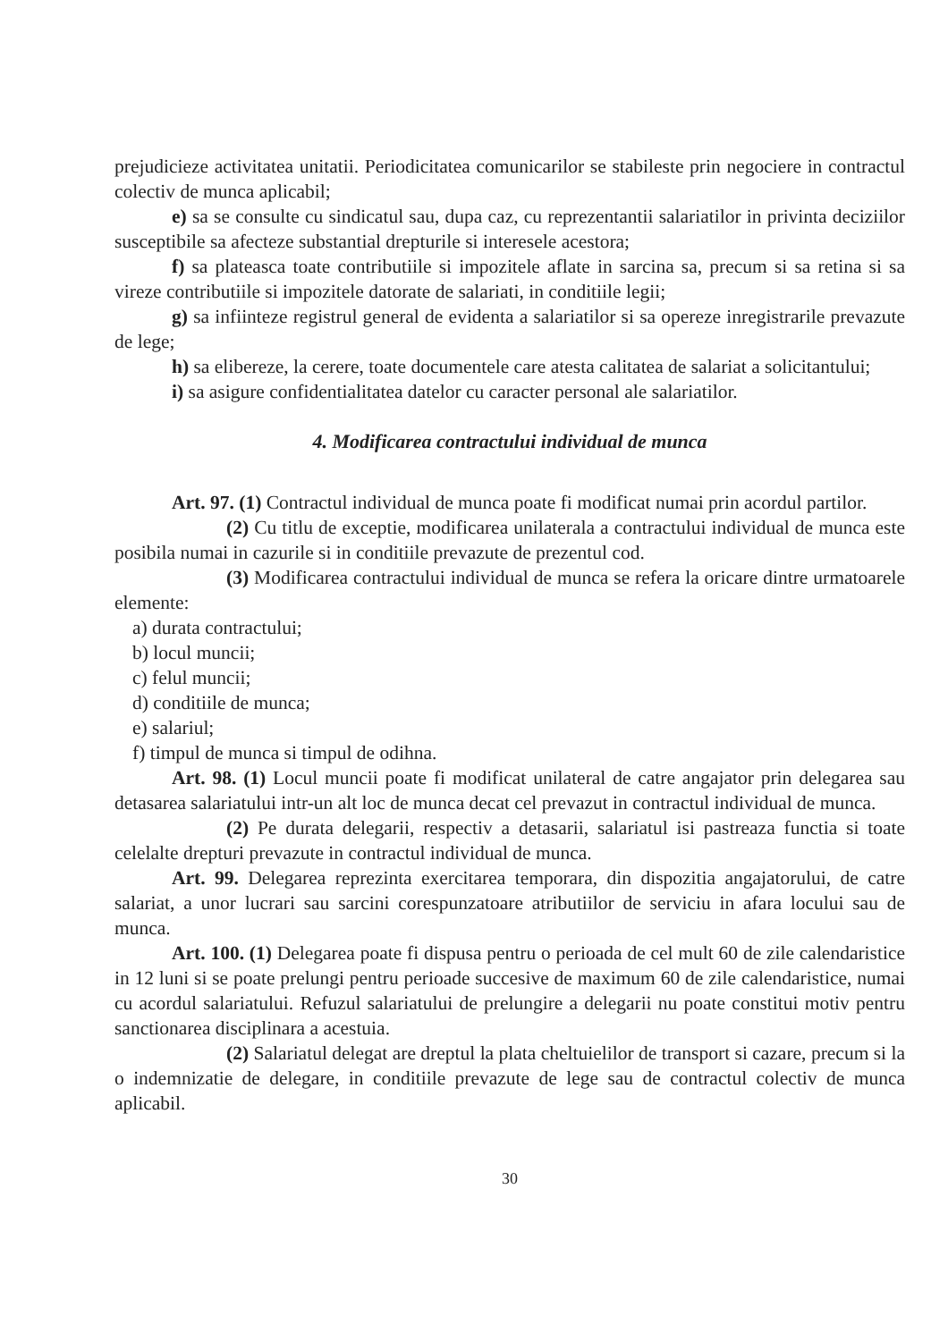prejudicieze activitatea unitatii. Periodicitatea comunicarilor se stabileste prin negociere in contractul colectiv de munca aplicabil;
e) sa se consulte cu sindicatul sau, dupa caz, cu reprezentantii salariatilor in privinta deciziilor susceptibile sa afecteze substantial drepturile si interesele acestora;
f) sa plateasca toate contributiile si impozitele aflate in sarcina sa, precum si sa retina si sa vireze contributiile si impozitele datorate de salariati, in conditiile legii;
g) sa infiinteze registrul general de evidenta a salariatilor si sa opereze inregistrarile prevazute de lege;
h) sa elibereze, la cerere, toate documentele care atesta calitatea de salariat a solicitantului;
i) sa asigure confidentialitatea datelor cu caracter personal ale salariatilor.
4. Modificarea contractului individual de munca
Art. 97. (1) Contractul individual de munca poate fi modificat numai prin acordul partilor.
(2) Cu titlu de exceptie, modificarea unilaterala a contractului individual de munca este posibila numai in cazurile si in conditiile prevazute de prezentul cod.
(3) Modificarea contractului individual de munca se refera la oricare dintre urmatoarele elemente:
a) durata contractului;
b) locul muncii;
c) felul muncii;
d) conditiile de munca;
e) salariul;
f) timpul de munca si timpul de odihna.
Art. 98. (1) Locul muncii poate fi modificat unilateral de catre angajator prin delegarea sau detasarea salariatului intr-un alt loc de munca decat cel prevazut in contractul individual de munca.
(2) Pe durata delegarii, respectiv a detasarii, salariatul isi pastreaza functia si toate celelalte drepturi prevazute in contractul individual de munca.
Art. 99. Delegarea reprezinta exercitarea temporara, din dispozitia angajatorului, de catre salariat, a unor lucrari sau sarcini corespunzatoare atributiilor de serviciu in afara locului sau de munca.
Art. 100. (1) Delegarea poate fi dispusa pentru o perioada de cel mult 60 de zile calendaristice in 12 luni si se poate prelungi pentru perioade succesive de maximum 60 de zile calendaristice, numai cu acordul salariatului. Refuzul salariatului de prelungire a delegarii nu poate constitui motiv pentru sanctionarea disciplinara a acestuia.
(2) Salariatul delegat are dreptul la plata cheltuielilor de transport si cazare, precum si la o indemnizatie de delegare, in conditiile prevazute de lege sau de contractul colectiv de munca aplicabil.
30